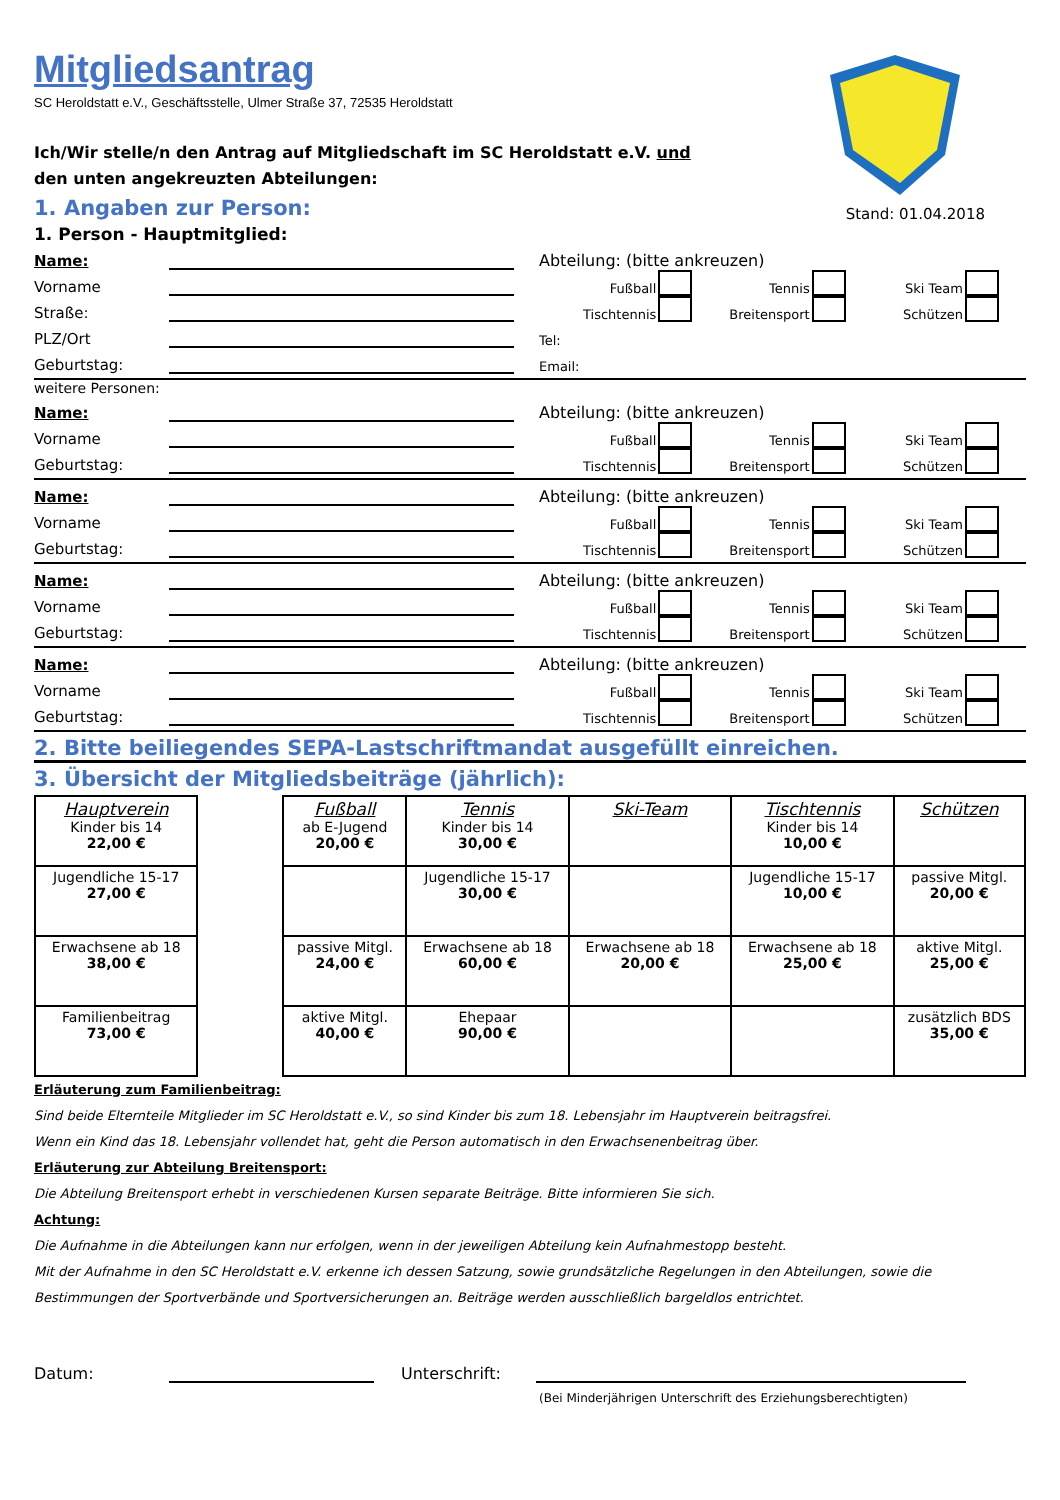Mitgliedsantrag
SC Heroldstatt e.V., Geschäftsstelle, Ulmer Straße 37, 72535 Heroldstatt
Stand: 01.04.2018
Ich/Wir stelle/n den Antrag auf Mitgliedschaft im SC Heroldstatt e.V. und den unten angekreuzten Abteilungen:
1. Angaben zur Person:
1. Person - Hauptmitglied:
Name: Abteilung: (bitte ankreuzen)
Vorname Fußball Tennis Ski Team
Straße: Tischtennis Breitensport Schützen
PLZ/Ort Tel:
Geburtstag: Email:
weitere Personen:
Name: Abteilung: (bitte ankreuzen)
Vorname Fußball Tennis Ski Team
Geburtstag: Tischtennis Breitensport Schützen
Name: Abteilung: (bitte ankreuzen)
Vorname Fußball Tennis Ski Team
Geburtstag: Tischtennis Breitensport Schützen
Name: Abteilung: (bitte ankreuzen)
Vorname Fußball Tennis Ski Team
Geburtstag: Tischtennis Breitensport Schützen
Name: Abteilung: (bitte ankreuzen)
Vorname Fußball Tennis Ski Team
Geburtstag: Tischtennis Breitensport Schützen
2. Bitte beiliegendes SEPA-Lastschriftmandat ausgefüllt einreichen.
3. Übersicht der Mitgliedsbeiträge (jährlich):
| Hauptverein Kinder bis 14 22,00 € | | Fußball ab E-Jugend 20,00 € | Tennis Kinder bis 14 30,00 € | Ski-Team | Tischtennis Kinder bis 14 10,00 € | Schützen |
| Jugendliche 15-17 27,00 € | | | Jugendliche 15-17 30,00 € | | Jugendliche 15-17 10,00 € | passive Mitgl. 20,00 € |
| Erwachsene ab 18 38,00 € | | passive Mitgl. 24,00 € | Erwachsene ab 18 60,00 € | Erwachsene ab 18 20,00 € | Erwachsene ab 18 25,00 € | aktive Mitgl. 25,00 € |
| Familienbeitrag 73,00 € | | aktive Mitgl. 40,00 € | Ehepaar 90,00 € | | | zusätzlich BDS 35,00 € |
Erläuterung zum Familienbeitrag:
Sind beide Elternteile Mitglieder im SC Heroldstatt e.V., so sind Kinder bis zum 18. Lebensjahr im Hauptverein beitragsfrei.
Wenn ein Kind das 18. Lebensjahr vollendet hat, geht die Person automatisch in den Erwachsenenbeitrag über.
Erläuterung zur Abteilung Breitensport:
Die Abteilung Breitensport erhebt in verschiedenen Kursen separate Beiträge. Bitte informieren Sie sich.
Achtung:
Die Aufnahme in die Abteilungen kann nur erfolgen, wenn in der jeweiligen Abteilung kein Aufnahmestopp besteht.
Mit der Aufnahme in den SC Heroldstatt e.V. erkenne ich dessen Satzung, sowie grundsätzliche Regelungen in den Abteilungen, sowie die Bestimmungen der Sportverbände und Sportversicherungen an. Beiträge werden ausschließlich bargeldlos entrichtet.
Datum: Unterschrift:
(Bei Minderjährigen Unterschrift des Erziehungsberechtigten)